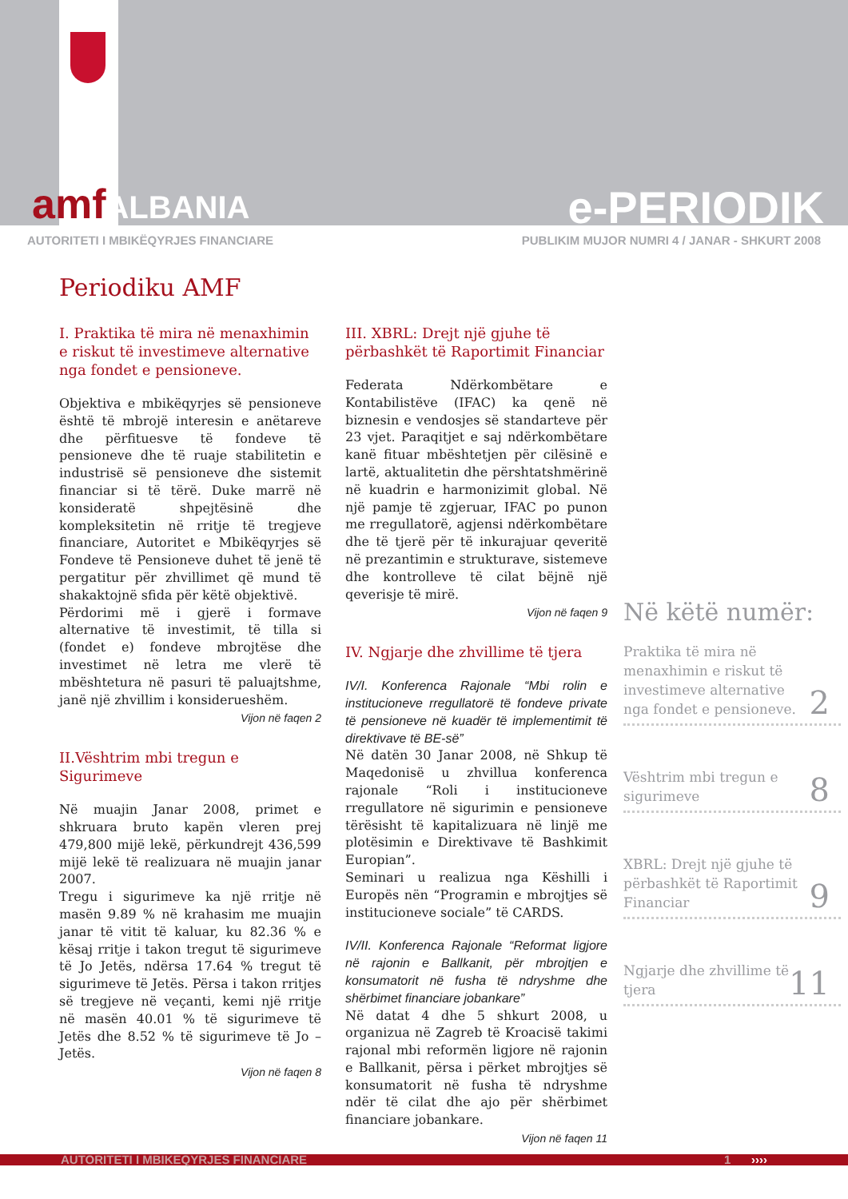amfALBANIA
e-PERIODIK
AUTORITETI I MBIKËQYRJES FINANCIARE PUBLIKIM MUJOR NUMRI 4 / JANAR - SHKURT 2008
Periodiku AMF
I. Praktika të mira në menaxhimin e riskut të investimeve alternative nga fondet e pensioneve.
Objektiva e mbikëqyrjes së pensioneve është të mbrojë interesin e anëtareve dhe përfituesve të fondeve të pensioneve dhe të ruaje stabilitetin e industrisë së pensioneve dhe sistemit financiar si të tërë. Duke marrë në konsideratë shpejtësinë dhe kompleksitetin në rritje të tregjeve financiare, Autoritet e Mbikëqyrjes së Fondeve të Pensioneve duhet të jenë të pergatitur për zhvillimet që mund të shakaktojnë sfida për këtë objektivë.
Përdorimi më i gjerë i formave alternative të investimit, të tilla si (fondet e) fondeve mbrojtëse dhe investimet në letra me vlerë të mbështetura në pasuri të paluajtshme, janë një zhvillim i konsiderueshëm.
Vijon në faqen 2
II.Vështrim mbi tregun e Sigurimeve
Në muajin Janar 2008, primet e shkruara bruto kapën vleren prej 479,800 mijë lekë, përkundrejt 436,599 mijë lekë të realizuara në muajin janar 2007.
Tregu i sigurimeve ka një rritje në masën 9.89 % në krahasim me muajin janar të vitit të kaluar, ku 82.36 % e kësaj rritje i takon tregut të sigurimeve të Jo Jetës, ndërsa 17.64 % tregut të sigurimeve të Jetës. Përsa i takon rritjes së tregjeve në veçanti, kemi një rritje në masën 40.01 % të sigurimeve të Jetës dhe 8.52 % të sigurimeve të Jo – Jetës.
Vijon në faqen 8
III. XBRL: Drejt një gjuhe të përbashkët të Raportimit Financiar
Federata Ndërkombëtare e Kontabilistëve (IFAC) ka qenë në biznesin e vendosjes së standarteve për 23 vjet. Paraqitjet e saj ndërkombëtare kanë fituar mbështetjen për cilësinë e lartë, aktualitetin dhe përshtatshmërinë në kuadrin e harmonizimit global. Në një pamje të zgjeruar, IFAC po punon me rregullatorë, agjensi ndërkombëtare dhe të tjerë për të inkurajuar qeveritë në prezantimin e strukturave, sistemeve dhe kontrolleve të cilat bëjnë një qeverisje të mirë.
Vijon në faqen 9
IV. Ngjarje dhe zhvillime të tjera
IV/I. Konferenca Rajonale “Mbi rolin e institucioneve rregullatorë të fondeve private të pensioneve në kuadër të implementimit të direktivave të BE-së”
Në datën 30 Janar 2008, në Shkup të Maqedonisë u zhvillua konferenca rajonale “Roli i institucioneve rregullatore në sigurimin e pensioneve tërësisht të kapitalizuara në linjë me plotësimin e Direktivave të Bashkimit Europian”.
Seminari u realizua nga Këshilli i Europës nën “Programin e mbrojtjes së institucioneve sociale” të CARDS.
IV/II. Konferenca Rajonale “Reformat ligjore në rajonin e Ballkanit, për mbrojtjen e konsumatorit në fusha të ndryshme dhe shërbimet financiare jobankare”
Në datat 4 dhe 5 shkurt 2008, u organizua në Zagreb të Kroacisë takimi rajonal mbi reformën ligjore në rajonin e Ballkanit, përsa i përket mbrojtjes së konsumatorit në fusha të ndryshme ndër të cilat dhe ajo për shërbimet financiare jobankare.
Vijon në faqen 11
Në këtë numër:
Praktika të mira në menaxhimin e riskut të investimeve alternative nga fondet e pensioneve. 2
Vështrim mbi tregun e sigurimeve 8
XBRL: Drejt një gjuhe të përbashkët të Raportimit Financiar 9
Ngjarje dhe zhvillime të tjera 11
AUTORITETI I MBIKEQYRJES FINANCIARE 1 ››››